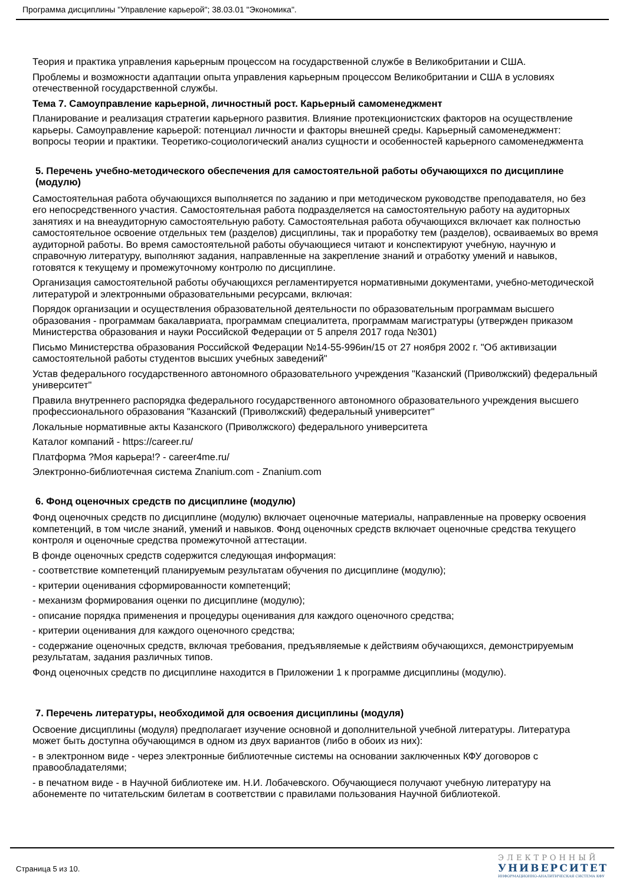Программа дисциплины "Управление карьерой"; 38.03.01 "Экономика".
Теория и практика управления карьерным процессом на государственной службе в Великобритании и США.
Проблемы и возможности адаптации опыта управления карьерным процессом Великобритании и США в условиях отечественной государственной службы.
Тема 7. Самоуправление карьерной, личностный рост. Карьерный самоменеджмент
Планирование и реализация стратегии карьерного развития. Влияние протекционистских факторов на осуществление карьеры. Самоуправление карьерой: потенциал личности и факторы внешней среды. Карьерный самоменеджмент: вопросы теории и практики. Теоретико-социологический анализ сущности и особенностей карьерного самоменеджмента
5. Перечень учебно-методического обеспечения для самостоятельной работы обучающихся по дисциплине (модулю)
Самостоятельная работа обучающихся выполняется по заданию и при методическом руководстве преподавателя, но без его непосредственного участия. Самостоятельная работа подразделяется на самостоятельную работу на аудиторных занятиях и на внеаудиторную самостоятельную работу. Самостоятельная работа обучающихся включает как полностью самостоятельное освоение отдельных тем (разделов) дисциплины, так и проработку тем (разделов), осваиваемых во время аудиторной работы. Во время самостоятельной работы обучающиеся читают и конспектируют учебную, научную и справочную литературу, выполняют задания, направленные на закрепление знаний и отработку умений и навыков, готовятся к текущему и промежуточному контролю по дисциплине.
Организация самостоятельной работы обучающихся регламентируется нормативными документами, учебно-методической литературой и электронными образовательными ресурсами, включая:
Порядок организации и осуществления образовательной деятельности по образовательным программам высшего образования - программам бакалавриата, программам специалитета, программам магистратуры (утвержден приказом Министерства образования и науки Российской Федерации от 5 апреля 2017 года №301)
Письмо Министерства образования Российской Федерации №14-55-996ин/15 от 27 ноября 2002 г. "Об активизации самостоятельной работы студентов высших учебных заведений"
Устав федерального государственного автономного образовательного учреждения "Казанский (Приволжский) федеральный университет"
Правила внутреннего распорядка федерального государственного автономного образовательного учреждения высшего профессионального образования "Казанский (Приволжский) федеральный университет"
Локальные нормативные акты Казанского (Приволжского) федерального университета
Каталог компаний - https://career.ru/
Платформа ?Моя карьера!? - career4me.ru/
Электронно-библиотечная система Znanium.com - Znanium.com
6. Фонд оценочных средств по дисциплине (модулю)
Фонд оценочных средств по дисциплине (модулю) включает оценочные материалы, направленные на проверку освоения компетенций, в том числе знаний, умений и навыков. Фонд оценочных средств включает оценочные средства текущего контроля и оценочные средства промежуточной аттестации.
В фонде оценочных средств содержится следующая информация:
- соответствие компетенций планируемым результатам обучения по дисциплине (модулю);
- критерии оценивания сформированности компетенций;
- механизм формирования оценки по дисциплине (модулю);
- описание порядка применения и процедуры оценивания для каждого оценочного средства;
- критерии оценивания для каждого оценочного средства;
- содержание оценочных средств, включая требования, предъявляемые к действиям обучающихся, демонстрируемым результатам, задания различных типов.
Фонд оценочных средств по дисциплине находится в Приложении 1 к программе дисциплины (модулю).
7. Перечень литературы, необходимой для освоения дисциплины (модуля)
Освоение дисциплины (модуля) предполагает изучение основной и дополнительной учебной литературы. Литература может быть доступна обучающимся в одном из двух вариантов (либо в обоих из них):
- в электронном виде - через электронные библиотечные системы на основании заключенных КФУ договоров с правообладателями;
- в печатном виде - в Научной библиотеке им. Н.И. Лобачевского. Обучающиеся получают учебную литературу на абонементе по читательским билетам в соответствии с правилами пользования Научной библиотекой.
Страница 5 из 10.
ЭЛЕКТРОННЫЙ
УНИВЕРСИТЕТ
ИНФОРМАЦИОННО-АНАЛИТИЧЕСКАЯ СИСТЕМА КФУ